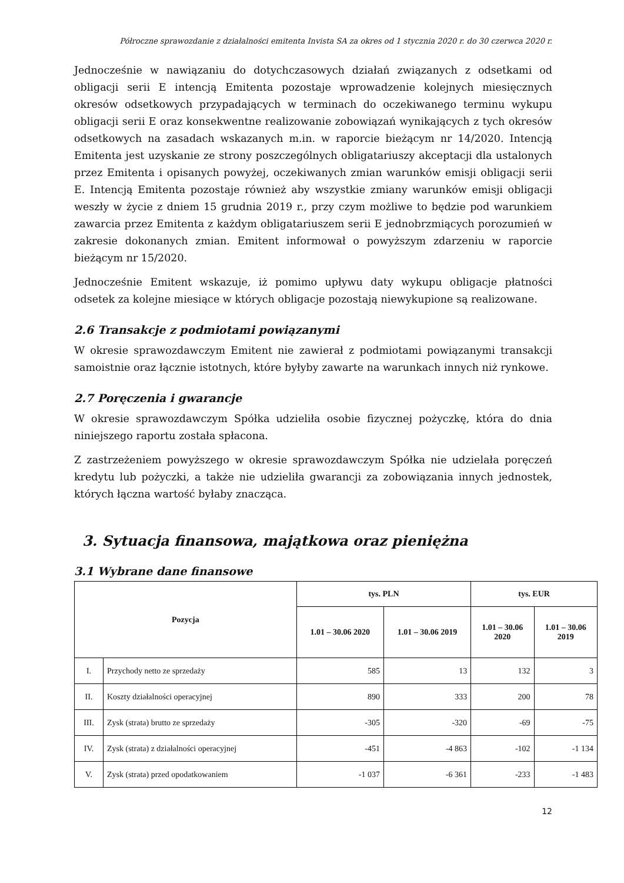Półroczne sprawozdanie z działalności emitenta Invista SA za okres od 1 stycznia 2020 r. do 30 czerwca 2020 r.
Jednocześnie w nawiązaniu do dotychczasowych działań związanych z odsetkami od obligacji serii E intencją Emitenta pozostaje wprowadzenie kolejnych miesięcznych okresów odsetkowych przypadających w terminach do oczekiwanego terminu wykupu obligacji serii E oraz konsekwentne realizowanie zobowiązań wynikających z tych okresów odsetkowych na zasadach wskazanych m.in. w raporcie bieżącym nr 14/2020. Intencją Emitenta jest uzyskanie ze strony poszczególnych obligatariuszy akceptacji dla ustalonych przez Emitenta i opisanych powyżej, oczekiwanych zmian warunków emisji obligacji serii E. Intencją Emitenta pozostaje również aby wszystkie zmiany warunków emisji obligacji weszły w życie z dniem 15 grudnia 2019 r., przy czym możliwe to będzie pod warunkiem zawarcia przez Emitenta z każdym obligatariuszem serii E jednobrzmiących porozumień w zakresie dokonanych zmian. Emitent informował o powyższym zdarzeniu w raporcie bieżącym nr 15/2020.
Jednocześnie Emitent wskazuje, iż pomimo upływu daty wykupu obligacje płatności odsetek za kolejne miesiące w których obligacje pozostają niewykupione są realizowane.
2.6 Transakcje z podmiotami powiązanymi
W okresie sprawozdawczym Emitent nie zawierał z podmiotami powiązanymi transakcji samoistnie oraz łącznie istotnych, które byłyby zawarte na warunkach innych niż rynkowe.
2.7 Poręczenia i gwarancje
W okresie sprawozdawczym Spółka udzieliła osobie fizycznej pożyczkę, która do dnia niniejszego raportu została spłacona.
Z zastrzeżeniem powyższego w okresie sprawozdawczym Spółka nie udzielała poręczeń kredytu lub pożyczki, a także nie udzieliła gwarancji za zobowiązania innych jednostek, których łączna wartość byłaby znacząca.
3. Sytuacja finansowa, majątkowa oraz pieniężna
3.1 Wybrane dane finansowe
| Pozycja | | tys. PLN | | tys. EUR | |
| --- | --- | --- | --- | --- | --- |
| | | 1.01 – 30.06 2020 | 1.01 – 30.06 2019 | 1.01 – 30.06 2020 | 1.01 – 30.06 2019 |
| I. | Przychody netto ze sprzedaży | 585 | 13 | 132 | 3 |
| II. | Koszty działalności operacyjnej | 890 | 333 | 200 | 78 |
| III. | Zysk (strata) brutto ze sprzedaży | -305 | -320 | -69 | -75 |
| IV. | Zysk (strata) z działalności operacyjnej | -451 | -4 863 | -102 | -1 134 |
| V. | Zysk (strata) przed opodatkowaniem | -1 037 | -6 361 | -233 | -1 483 |
12